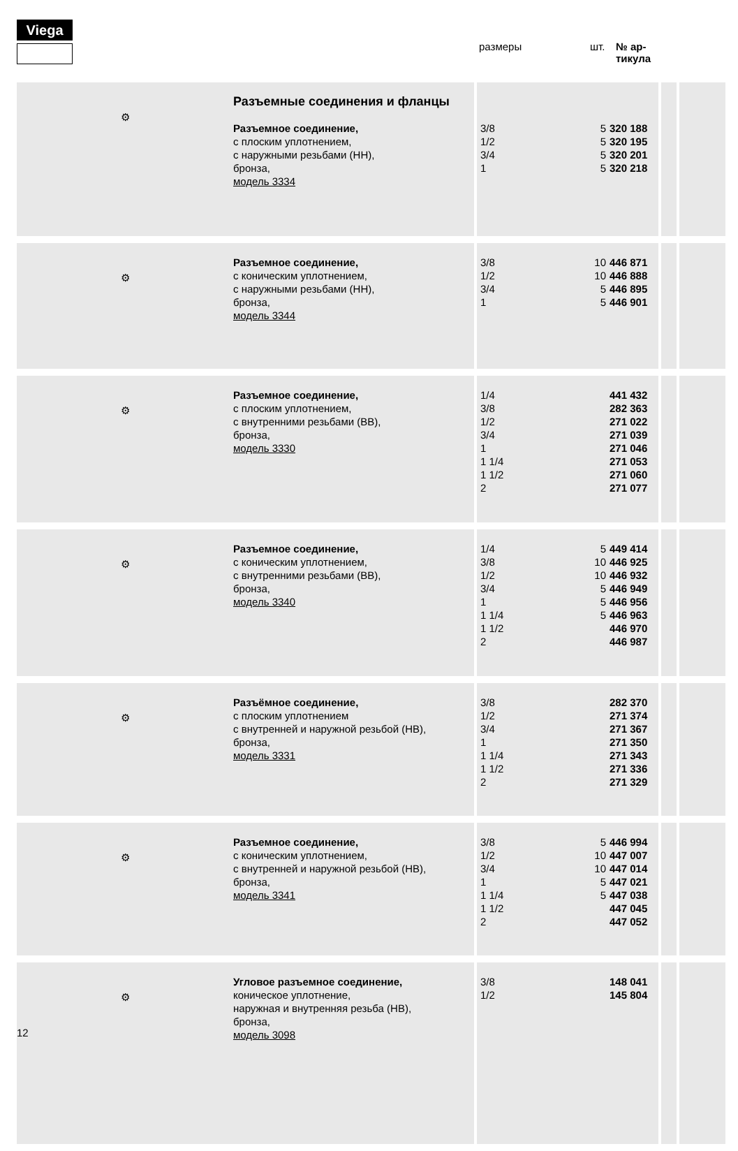Viega
размеры шт. № ар-
тикула
| ⚙ | Разъемные соединения и фланцы Разъемное соединение, с плоским уплотнением, с наружными резьбами (НН), бронза, модель 3334 | 3/8 1/2 3/4 1 | 5 5 5 5 | 320 188 320 195 320 201 320 218 | | |
| ⚙ | Разъемное соединение, с коническим уплотнением, с наружными резьбами (НН), бронза, модель 3344 | 3/8 1/2 3/4 1 | 10 10 5 5 | 446 871 446 888 446 895 446 901 | | |
| ⚙ | Разъемное соединение, с плоским уплотнением, с внутренними резьбами (ВВ), бронза, модель 3330 | 1/4 3/8 1/2 3/4 1 1 1/4 1 1/2 2 | | 441 432 282 363 271 022 271 039 271 046 271 053 271 060 271 077 | | |
| ⚙ | Разъемное соединение, с коническим уплотнением, с внутренними резьбами (ВВ), бронза, модель 3340 | 1/4 3/8 1/2 3/4 1 1 1/4 1 1/2 2 | 5 10 10 5 5 5 | 449 414 446 925 446 932 446 949 446 956 446 963 446 970 446 987 | | |
| ⚙ | Разъёмное соединение, с плоским уплотнением с внутренней и наружной резьбой (НВ), бронза, модель 3331 | 3/8 1/2 3/4 1 1 1/4 1 1/2 2 | | 282 370 271 374 271 367 271 350 271 343 271 336 271 329 | | |
| ⚙ | Разъемное соединение, с коническим уплотнением, с внутренней и наружной резьбой (НВ), бронза, модель 3341 | 3/8 1/2 3/4 1 1 1/4 1 1/2 2 | 5 10 10 5 5 | 446 994 447 007 447 014 447 021 447 038 447 045 447 052 | | |
| ⚙ | Угловое разъемное соединение, коническое уплотнение, наружная и внутренняя резьба (НВ), бронза, модель 3098 | 3/8 1/2 | | 148 041 145 804 | | |
12